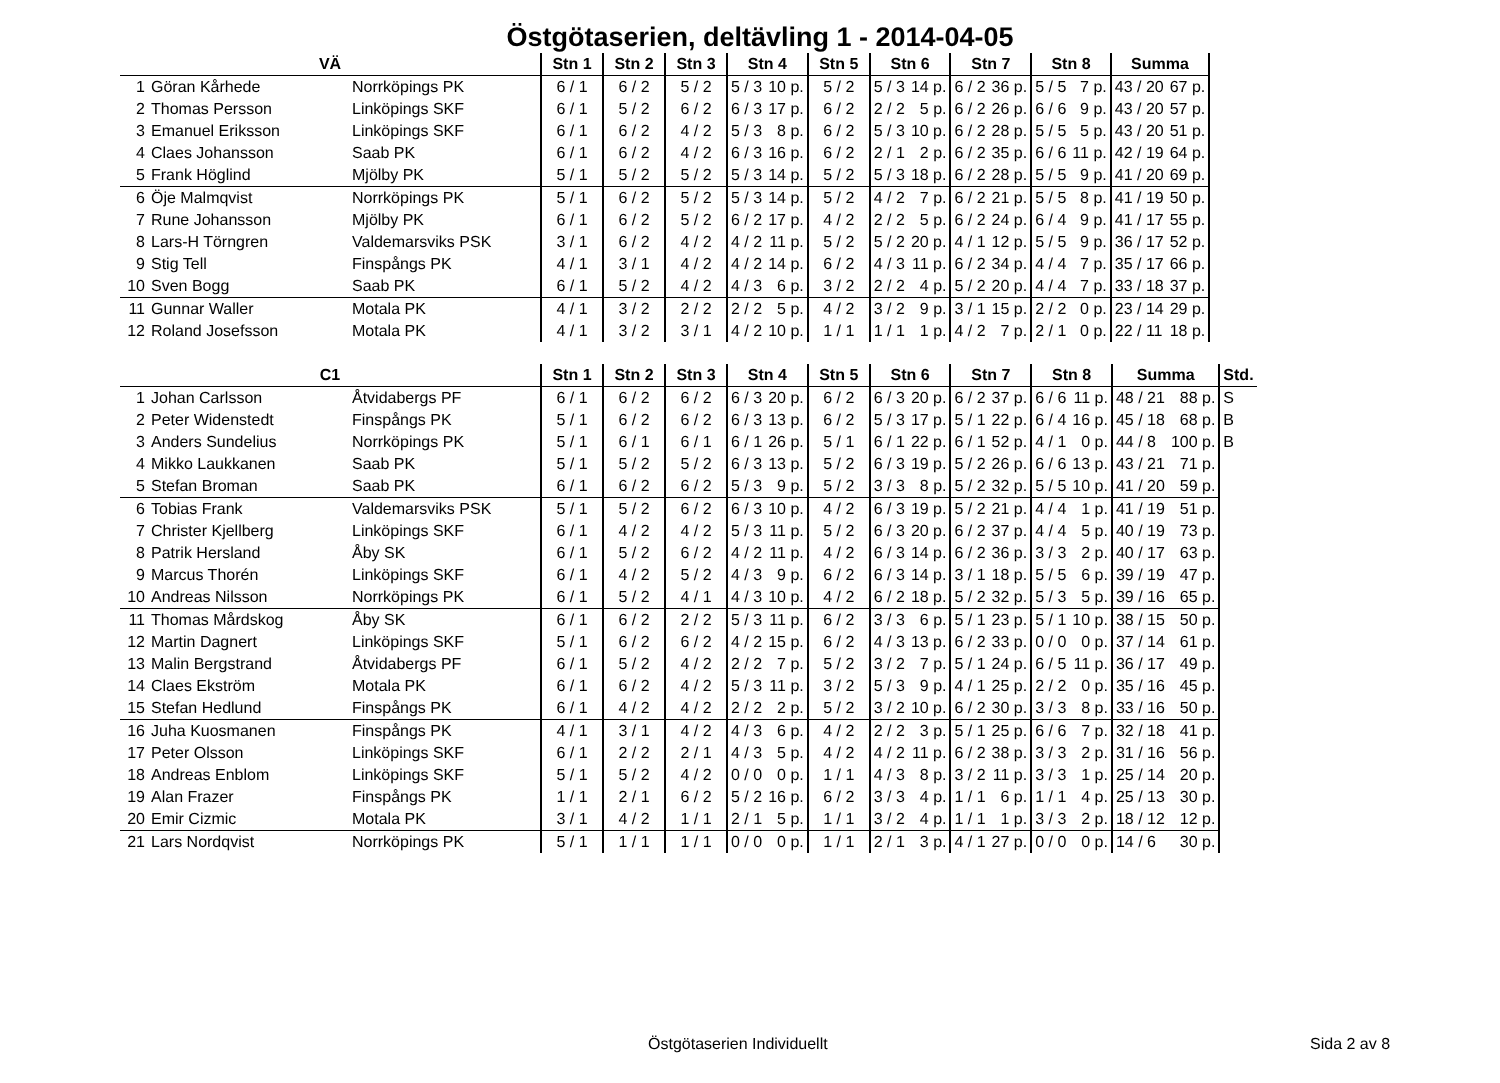Östgötaserien, deltävling 1 - 2014-04-05
| VÄ | | | Stn 1 | Stn 2 | Stn 3 | Stn 4 | | Stn 5 | Stn 6 | | Stn 7 | | Stn 8 | | Summa | | |
| --- | --- | --- | --- | --- | --- | --- | --- | --- | --- | --- | --- | --- | --- | --- | --- | --- | --- |
| 1 | Göran Kårhede | Norrköpings PK | 6 / 1 | 6 / 2 | 5 / 2 | 5 / 3 | 10 p. | 5 / 2 | 5 / 3 | 14 p. | 6 / 2 | 36 p. | 5 / 5 | 7 p. | 43 / 20 | 67 p. | |
| 2 | Thomas Persson | Linköpings SKF | 6 / 1 | 5 / 2 | 6 / 2 | 6 / 3 | 17 p. | 6 / 2 | 2 / 2 | 5 p. | 6 / 2 | 26 p. | 6 / 6 | 9 p. | 43 / 20 | 57 p. | |
| 3 | Emanuel Eriksson | Linköpings SKF | 6 / 1 | 6 / 2 | 4 / 2 | 5 / 3 | 8 p. | 6 / 2 | 5 / 3 | 10 p. | 6 / 2 | 28 p. | 5 / 5 | 5 p. | 43 / 20 | 51 p. | |
| 4 | Claes Johansson | Saab PK | 6 / 1 | 6 / 2 | 4 / 2 | 6 / 3 | 16 p. | 6 / 2 | 2 / 1 | 2 p. | 6 / 2 | 35 p. | 6 / 6 | 11 p. | 42 / 19 | 64 p. | |
| 5 | Frank Höglind | Mjölby PK | 5 / 1 | 5 / 2 | 5 / 2 | 5 / 3 | 14 p. | 5 / 2 | 5 / 3 | 18 p. | 6 / 2 | 28 p. | 5 / 5 | 9 p. | 41 / 20 | 69 p. | |
| 6 | Öje Malmqvist | Norrköpings PK | 5 / 1 | 6 / 2 | 5 / 2 | 5 / 3 | 14 p. | 5 / 2 | 4 / 2 | 7 p. | 6 / 2 | 21 p. | 5 / 5 | 8 p. | 41 / 19 | 50 p. | |
| 7 | Rune Johansson | Mjölby PK | 6 / 1 | 6 / 2 | 5 / 2 | 6 / 2 | 17 p. | 4 / 2 | 2 / 2 | 5 p. | 6 / 2 | 24 p. | 6 / 4 | 9 p. | 41 / 17 | 55 p. | |
| 8 | Lars-H Törngren | Valdemarsviks PSK | 3 / 1 | 6 / 2 | 4 / 2 | 4 / 2 | 11 p. | 5 / 2 | 5 / 2 | 20 p. | 4 / 1 | 12 p. | 5 / 5 | 9 p. | 36 / 17 | 52 p. | |
| 9 | Stig Tell | Finspångs PK | 4 / 1 | 3 / 1 | 4 / 2 | 4 / 2 | 14 p. | 6 / 2 | 4 / 3 | 11 p. | 6 / 2 | 34 p. | 4 / 4 | 7 p. | 35 / 17 | 66 p. | |
| 10 | Sven Bogg | Saab PK | 6 / 1 | 5 / 2 | 4 / 2 | 4 / 3 | 6 p. | 3 / 2 | 2 / 2 | 4 p. | 5 / 2 | 20 p. | 4 / 4 | 7 p. | 33 / 18 | 37 p. | |
| 11 | Gunnar Waller | Motala PK | 4 / 1 | 3 / 2 | 2 / 2 | 2 / 2 | 5 p. | 4 / 2 | 3 / 2 | 9 p. | 3 / 1 | 15 p. | 2 / 2 | 0 p. | 23 / 14 | 29 p. | |
| 12 | Roland Josefsson | Motala PK | 4 / 1 | 3 / 2 | 3 / 1 | 4 / 2 | 10 p. | 1 / 1 | 1 / 1 | 1 p. | 4 / 2 | 7 p. | 2 / 1 | 0 p. | 22 / 11 | 18 p. | |
| C1 | | | Stn 1 | Stn 2 | Stn 3 | Stn 4 | | Stn 5 | Stn 6 | | Stn 7 | | Stn 8 | | Summa | | Std. |
| --- | --- | --- | --- | --- | --- | --- | --- | --- | --- | --- | --- | --- | --- | --- | --- | --- | --- |
| 1 | Johan Carlsson | Åtvidabergs PF | 6 / 1 | 6 / 2 | 6 / 2 | 6 / 3 | 20 p. | 6 / 2 | 6 / 3 | 20 p. | 6 / 2 | 37 p. | 6 / 6 | 11 p. | 48 / 21 | 88 p. | S |
| 2 | Peter Widenstedt | Finspångs PK | 5 / 1 | 6 / 2 | 6 / 2 | 6 / 3 | 13 p. | 6 / 2 | 5 / 3 | 17 p. | 5 / 1 | 22 p. | 6 / 4 | 16 p. | 45 / 18 | 68 p. | B |
| 3 | Anders Sundelius | Norrköpings PK | 5 / 1 | 6 / 1 | 6 / 1 | 6 / 1 | 26 p. | 5 / 1 | 6 / 1 | 22 p. | 6 / 1 | 52 p. | 4 / 1 | 0 p. | 44 / 8 | 100 p. | B |
| 4 | Mikko Laukkanen | Saab PK | 5 / 1 | 5 / 2 | 5 / 2 | 6 / 3 | 13 p. | 5 / 2 | 6 / 3 | 19 p. | 5 / 2 | 26 p. | 6 / 6 | 13 p. | 43 / 21 | 71 p. | |
| 5 | Stefan Broman | Saab PK | 6 / 1 | 6 / 2 | 6 / 2 | 5 / 3 | 9 p. | 5 / 2 | 3 / 3 | 8 p. | 5 / 2 | 32 p. | 5 / 5 | 10 p. | 41 / 20 | 59 p. | |
| 6 | Tobias Frank | Valdemarsviks PSK | 5 / 1 | 5 / 2 | 6 / 2 | 6 / 3 | 10 p. | 4 / 2 | 6 / 3 | 19 p. | 5 / 2 | 21 p. | 4 / 4 | 1 p. | 41 / 19 | 51 p. | |
| 7 | Christer Kjellberg | Linköpings SKF | 6 / 1 | 4 / 2 | 4 / 2 | 5 / 3 | 11 p. | 5 / 2 | 6 / 3 | 20 p. | 6 / 2 | 37 p. | 4 / 4 | 5 p. | 40 / 19 | 73 p. | |
| 8 | Patrik Hersland | Åby SK | 6 / 1 | 5 / 2 | 6 / 2 | 4 / 2 | 11 p. | 4 / 2 | 6 / 3 | 14 p. | 6 / 2 | 36 p. | 3 / 3 | 2 p. | 40 / 17 | 63 p. | |
| 9 | Marcus Thorén | Linköpings SKF | 6 / 1 | 4 / 2 | 5 / 2 | 4 / 3 | 9 p. | 6 / 2 | 6 / 3 | 14 p. | 3 / 1 | 18 p. | 5 / 5 | 6 p. | 39 / 19 | 47 p. | |
| 10 | Andreas Nilsson | Norrköpings PK | 6 / 1 | 5 / 2 | 4 / 1 | 4 / 3 | 10 p. | 4 / 2 | 6 / 2 | 18 p. | 5 / 2 | 32 p. | 5 / 3 | 5 p. | 39 / 16 | 65 p. | |
| 11 | Thomas Mårdskog | Åby SK | 6 / 1 | 6 / 2 | 2 / 2 | 5 / 3 | 11 p. | 6 / 2 | 3 / 3 | 6 p. | 5 / 1 | 23 p. | 5 / 1 | 10 p. | 38 / 15 | 50 p. | |
| 12 | Martin Dagnert | Linköpings SKF | 5 / 1 | 6 / 2 | 6 / 2 | 4 / 2 | 15 p. | 6 / 2 | 4 / 3 | 13 p. | 6 / 2 | 33 p. | 0 / 0 | 0 p. | 37 / 14 | 61 p. | |
| 13 | Malin Bergstrand | Åtvidabergs PF | 6 / 1 | 5 / 2 | 4 / 2 | 2 / 2 | 7 p. | 5 / 2 | 3 / 2 | 7 p. | 5 / 1 | 24 p. | 6 / 5 | 11 p. | 36 / 17 | 49 p. | |
| 14 | Claes Ekström | Motala PK | 6 / 1 | 6 / 2 | 4 / 2 | 5 / 3 | 11 p. | 3 / 2 | 5 / 3 | 9 p. | 4 / 1 | 25 p. | 2 / 2 | 0 p. | 35 / 16 | 45 p. | |
| 15 | Stefan Hedlund | Finspångs PK | 6 / 1 | 4 / 2 | 4 / 2 | 2 / 2 | 2 p. | 5 / 2 | 3 / 2 | 10 p. | 6 / 2 | 30 p. | 3 / 3 | 8 p. | 33 / 16 | 50 p. | |
| 16 | Juha Kuosmanen | Finspångs PK | 4 / 1 | 3 / 1 | 4 / 2 | 4 / 3 | 6 p. | 4 / 2 | 2 / 2 | 3 p. | 5 / 1 | 25 p. | 6 / 6 | 7 p. | 32 / 18 | 41 p. | |
| 17 | Peter Olsson | Linköpings SKF | 6 / 1 | 2 / 2 | 2 / 1 | 4 / 3 | 5 p. | 4 / 2 | 4 / 2 | 11 p. | 6 / 2 | 38 p. | 3 / 3 | 2 p. | 31 / 16 | 56 p. | |
| 18 | Andreas Enblom | Linköpings SKF | 5 / 1 | 5 / 2 | 4 / 2 | 0 / 0 | 0 p. | 1 / 1 | 4 / 3 | 8 p. | 3 / 2 | 11 p. | 3 / 3 | 1 p. | 25 / 14 | 20 p. | |
| 19 | Alan Frazer | Finspångs PK | 1 / 1 | 2 / 1 | 6 / 2 | 5 / 2 | 16 p. | 6 / 2 | 3 / 3 | 4 p. | 1 / 1 | 6 p. | 1 / 1 | 4 p. | 25 / 13 | 30 p. | |
| 20 | Emir Cizmic | Motala PK | 3 / 1 | 4 / 2 | 1 / 1 | 2 / 1 | 5 p. | 1 / 1 | 3 / 2 | 4 p. | 1 / 1 | 1 p. | 3 / 3 | 2 p. | 18 / 12 | 12 p. | |
| 21 | Lars Nordqvist | Norrköpings PK | 5 / 1 | 1 / 1 | 1 / 1 | 0 / 0 | 0 p. | 1 / 1 | 2 / 1 | 3 p. | 4 / 1 | 27 p. | 0 / 0 | 0 p. | 14 / 6 | 30 p. | |
Östgötaserien Individuellt Sida 2 av 8